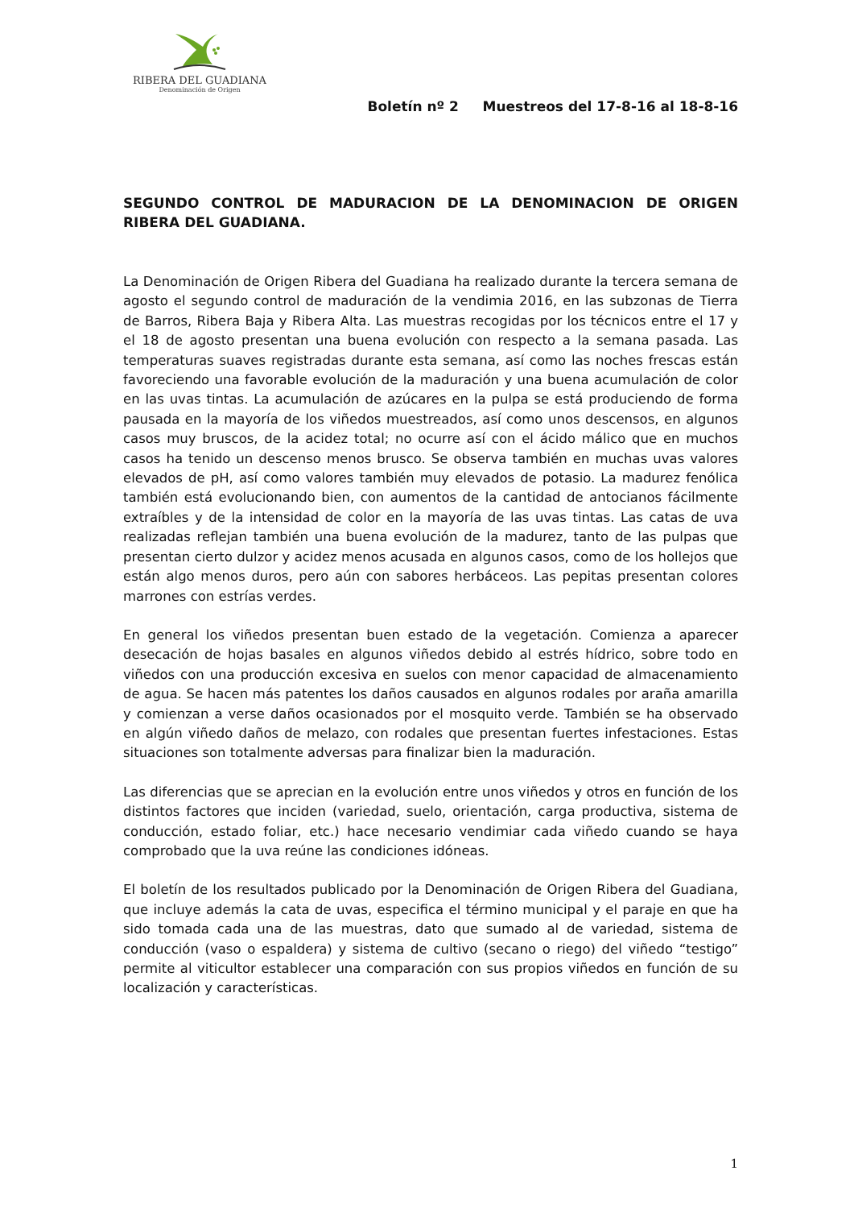RIBERA DEL GUADIANA
Denominación de Origen
Boletín nº 2 Muestreos del 17-8-16 al 18-8-16
SEGUNDO CONTROL DE MADURACION DE LA DENOMINACION DE ORIGEN RIBERA DEL GUADIANA.
La Denominación de Origen Ribera del Guadiana ha realizado durante la tercera semana de agosto el segundo control de maduración de la vendimia 2016, en las subzonas de Tierra de Barros, Ribera Baja y Ribera Alta. Las muestras recogidas por los técnicos entre el 17 y el 18 de agosto presentan una buena evolución con respecto a la semana pasada. Las temperaturas suaves registradas durante esta semana, así como las noches frescas están favoreciendo una favorable evolución de la maduración y una buena acumulación de color en las uvas tintas. La acumulación de azúcares en la pulpa se está produciendo de forma pausada en la mayoría de los viñedos muestreados, así como unos descensos, en algunos casos muy bruscos, de la acidez total; no ocurre así con el ácido málico que en muchos casos ha tenido un descenso menos brusco. Se observa también en muchas uvas valores elevados de pH, así como valores también muy elevados de potasio. La madurez fenólica también está evolucionando bien, con aumentos de la cantidad de antocianos fácilmente extraíbles y de la intensidad de color en la mayoría de las uvas tintas. Las catas de uva realizadas reflejan también una buena evolución de la madurez, tanto de las pulpas que presentan cierto dulzor y acidez menos acusada en algunos casos, como de los hollejos que están algo menos duros, pero aún con sabores herbáceos. Las pepitas presentan colores marrones con estrías verdes.
En general los viñedos presentan buen estado de la vegetación. Comienza a aparecer desecación de hojas basales en algunos viñedos debido al estrés hídrico, sobre todo en viñedos con una producción excesiva en suelos con menor capacidad de almacenamiento de agua. Se hacen más patentes los daños causados en algunos rodales por araña amarilla y comienzan a verse daños ocasionados por el mosquito verde. También se ha observado en algún viñedo daños de melazo, con rodales que presentan fuertes infestaciones. Estas situaciones son totalmente adversas para finalizar bien la maduración.
Las diferencias que se aprecian en la evolución entre unos viñedos y otros en función de los distintos factores que inciden (variedad, suelo, orientación, carga productiva, sistema de conducción, estado foliar, etc.) hace necesario vendimiar cada viñedo cuando se haya comprobado que la uva reúne las condiciones idóneas.
El boletín de los resultados publicado por la Denominación de Origen Ribera del Guadiana, que incluye además la cata de uvas, especifica el término municipal y el paraje en que ha sido tomada cada una de las muestras, dato que sumado al de variedad, sistema de conducción (vaso o espaldera) y sistema de cultivo (secano o riego) del viñedo “testigo” permite al viticultor establecer una comparación con sus propios viñedos en función de su localización y características.
1